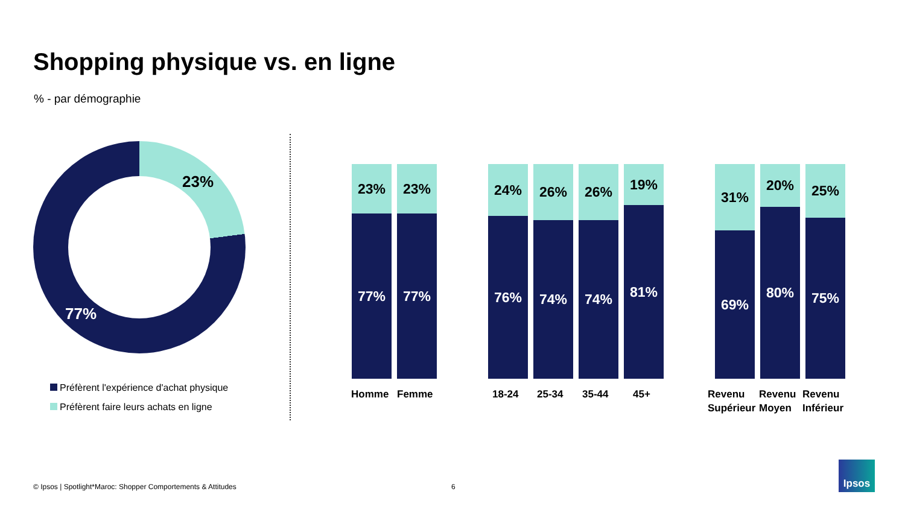Shopping physique vs. en ligne
% - par démographie
23%
77%
Préfèrent l'expérience d'achat physique
Préfèrent faire leurs achats en ligne
23%
77%
23%
77%
24%
76%
26%
74%
26%
74%
19%
81%
31%
69%
20%
80%
25%
75%
Homme Femme 18-24 25-34 35-44 45+
Revenu
Supérieur
Revenu
Moyen
Revenu
Inférieur
© Ipsos | Spotlight*Maroc: Shopper Comportements & Attitudes
6
Ipsos